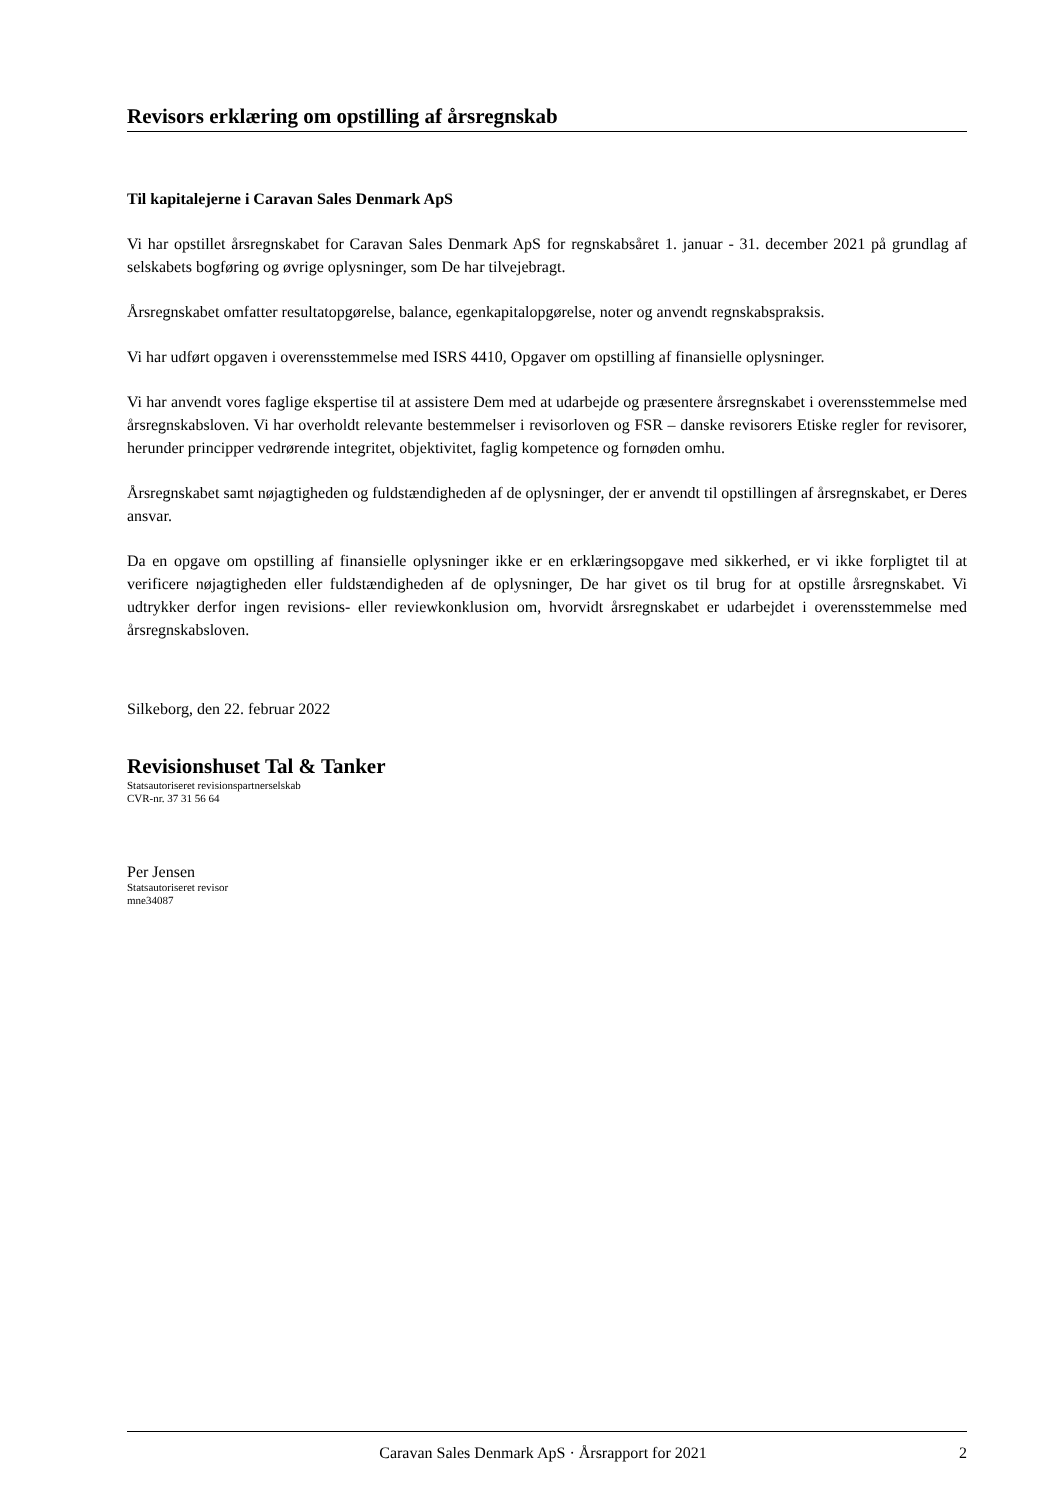Revisors erklæring om opstilling af årsregnskab
Til kapitalejerne i Caravan Sales Denmark ApS
Vi har opstillet årsregnskabet for Caravan Sales Denmark ApS for regnskabsåret 1. januar - 31. december 2021 på grundlag af selskabets bogføring og øvrige oplysninger, som De har tilvejebragt.
Årsregnskabet omfatter resultatopgørelse, balance, egenkapitalopgørelse, noter og anvendt regnskabspraksis.
Vi har udført opgaven i overensstemmelse med ISRS 4410, Opgaver om opstilling af finansielle oplysninger.
Vi har anvendt vores faglige ekspertise til at assistere Dem med at udarbejde og præsentere årsregnskabet i overensstemmelse med årsregnskabsloven. Vi har overholdt relevante bestemmelser i revisorloven og FSR – danske revisorers Etiske regler for revisorer, herunder principper vedrørende integritet, objektivitet, faglig kompetence og fornøden omhu.
Årsregnskabet samt nøjagtigheden og fuldstændigheden af de oplysninger, der er anvendt til opstillingen af årsregnskabet, er Deres ansvar.
Da en opgave om opstilling af finansielle oplysninger ikke er en erklæringsopgave med sikkerhed, er vi ikke forpligtet til at verificere nøjagtigheden eller fuldstændigheden af de oplysninger, De har givet os til brug for at opstille årsregnskabet. Vi udtrykker derfor ingen revisions- eller reviewkonklusion om, hvorvidt årsregnskabet er udarbejdet i overensstemmelse med årsregnskabsloven.
Silkeborg, den 22. februar 2022
Revisionshuset Tal & Tanker
Statsautoriseret revisionspartnerselskab
CVR-nr. 37 31 56 64
Per Jensen
Statsautoriseret revisor
mne34087
Caravan Sales Denmark ApS · Årsrapport for 2021 2